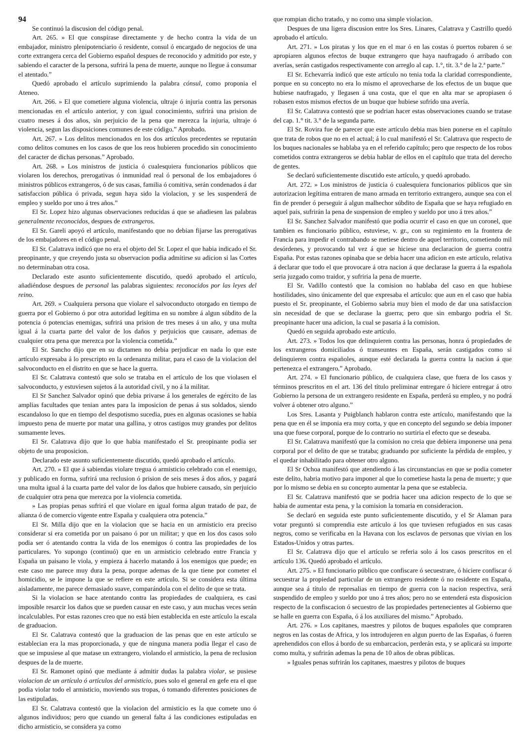94
Se continuó la discusion del código penal.
Art. 265. » El que conspirase directamente y de hecho contra la vida de un embajador, ministro plenipotenciario ó residente, consul ó encargado de negocios de una corte extrangera cerca del Gobierno español despues de reconocido y admitido por este, y sabiendo el caracter de la persona, sufrirá la pena de muerte, aunque no llegue á consumar el atentado.”
Quedó aprobado el artículo suprimiendo la palabra cónsul, como proponia el Ateneo.
Art. 266. » El que cometiere alguna violencia, ultraje ó injuria contra las personas mencionadas en el artículo anterior, y con igual conocimiento, sufrirá una prision de cuatro meses á dos años, sin perjuicio de la pena que merezca la injuria, ultraje ó violencia, segun las disposiciones comunes de este código.” Aprobado.
Art. 267. » Los delitos mencionados en los dos artículos precedentes se reputarán como delitos comunes en los casos de que los reos hubieren procedido sin conocimiento del caracter de dichas personas.” Aprobado.
Art. 268. » Los ministros de justicia ó cualesquiera funcionarios públicos que violaren los derechos, prerogativas ó inmunidad real ó personal de los embajadores ó ministros públicos extrangeros, ó de sus casas, familia ó comitiva, serán condenados á dar satisfaccion pública ó privada, segun haya sido la violacion, y se les suspenderá de empleo y sueldo por uno á tres años.”
El Sr. Lopez hizo algunas observaciones reducidas á que se añadiesen las palabras generalmente reconocidos, despues de extrangeros.
El Sr. Gareli apoyó el artículo, manifestando que no debian fijarse las prerogativas de los embajadores en el código penal.
El Sr. Calatrava indicó que no era el objeto del Sr. Lopez el que habia indicado el Sr. preopinante, y que creyendo justa su observacion podia admitirse su adicion si las Cortes no determinaban otra cosa.
Declarado este asunto suficientemente discutido, quedó aprobado el artículo, añadiéndose despues de personal las palabras siguientes: reconocidos por las leyes del reino.
Art. 269. » Cualquiera persona que violare el salvoconducto otorgado en tiempo de guerra por el Gobierno ó por otra autoridad legítima en su nombre á algun súbdito de la potencia ó potencias enemigas, sufrirá una prision de tres meses á un año, y una multa igual á la cuarta parte del valor de los daños y perjuicios que causare, ademas de cualquier otra pena que merezca por la violencia cometida.”
El Sr. Sancho dijo que en su dictamen no debia perjudicar en nada lo que este artículo expresaba á lo prescripto en la ordenanza militar, para el caso de la violacion del salvoconducto en el distrito en que se hace la guerra.
El Sr. Calatrava contestó que solo se trataba en el artículo de los que violasen el salvoconducto, y estuviesen sujetos á la autoridad civil, y no á la militar.
El Sr Sanchez Salvador opinó que debia privarse á los generales de egército de las amplias facultades que tenian antes para la imposicion de penas á sus soldados, siendo escandaloso lo que en tiempo del despotismo sucedia, pues en algunas ocasiones se habia impuesto pena de muerte por matar una gallina, y otros castigos muy grandes por delitos sumamente leves.
El Sr. Calatrava dijo que lo que habia manifestado el Sr. preopinante podia ser objeto de una proposicion.
Declarado este asunto suficientemente discutido, quedó aprobado el artículo.
Art. 270. » El que á sabiendas violare tregua ó armisticio celebrado con el enemigo, y publicado en forma, sufrirá una reclusion ó prision de seis meses á dos años, y pagará una multa igual á la cuarta parte del valor de los daños que hubiere causado, sin perjuicio de cualquier otra pena que merezca por la violencia cometida.
» Las propias penas sufrirá el que violare en igual forma algun tratado de paz, de alianza ó de comercio vigente entre España y cualquiera otra potencia.”
El Sr. Milla dijo que en la violacion que se hacia en un armisticio era preciso considerar si era cometida por un paisano ó por un militar; y que en los dos casos solo podia ser ó atentando contra la vida de los enemigos ó contra las propiedades de los particulares. Yo supongo (continuó) que en un armisticio celebrado entre Francia y España un paisano le viola, y empieza á hacerlo matando á los enemigos que puede; en este caso me parece muy dura la pena, porque ademas de la que tiene por cometer el homicidio, se le impone la que se refiere en este artículo. Si se considera esta última aisladamente, me parece demasiado suave, comparándola con el delito de que se trata.
Si la violacion se hace atentando contra las propiedades de cualquiera, es casi imposible resarcir los daños que se pueden causar en este caso, y aun muchas veces serán incalculables. Por estas razones creo que no está bien establecida en este artículo la escala de graduacion.
El Sr. Calatrava contestó que la graduacion de las penas que en este artículo se establecian era la mas proporcionada, y que de ninguna manera podia llegar el caso de que se impusiese al que matase un extrangero, violando el armisticio, la pena de reclusion despues de la de muerte.
El Sr. Ramonet opinó que mediante á admitir dudas la palabra violar, se pusiese violacion de un artículo ó artículos del armisticio, pues solo el general en gefe era el que podia violar todo el armisticio, moviendo sus tropas, ó tomando diferentes posiciones de las estipuladas.
El Sr. Calatrava contestó que la violacion del armisticio es la que comete uno ó algunos individuos; pero que cuando un general falta á las condiciones estipuladas en dicho armisticio, se considera ya como
que rompian dicho tratado, y no como una simple violacion.
Despues de una ligera discusion entre los Sres. Linares, Calatrava y Castrillo quedó aprobado el artículo.
Art. 271. » Los piratas y los que en el mar ó en las costas ó puertos robaren ó se apropiaren algunos efectos de buque extrangero que haya naufragado ó arribado con averías, serán castigados respectivamente con arreglo al cap. 1.°, tit. 3.° de la 2.ª parte.”
El Sr. Echevarría indicó que este artículo no tenia toda la claridad correspondiente, porque en su concepto no era lo mismo el aprovecharse de los efectos de un buque que hubiese naufragado, y llegasen á una costa, que el que en alta mar se apropiasen ó robasen estos mismos efectos de un buque que hubiese sufrido una avería.
El Sr. Calatrava contestó que se podrian hacer estas observaciones cuando se tratase del cap. 1.° tit. 3.° de la segunda parte.
El Sr. Rovira fue de parecer que este artículo debia mas bien ponerse en el capítulo que trata de robos que no en el actual; á lo cual manifestó el Sr. Calatrava que respecto de los buques nacionales se hablaba ya en el referido capítulo; pero que respecto de los robos cometidos contra extrangeros se debia hablar de ellos en el capítulo que trata del derecho de gentes.
Se declaró suficientemente discutido este artículo, y quedó aprobado.
Art. 272. » Los ministros de justicia ó cualesquiera funcionarios públicos que sin autorizacion legítima entraren de mano armada en territorio extrangero, aunque sea con el fin de prender ó perseguir á algun malhechor súbdito de España que se haya refugiado en aquel pais, sufrirán la pena de suspension de empleo y sueldo por uno á tres años.”
El Sr. Sanchez Salvador manifestó que podia ocurrir el caso en que un coronel, que tambien es funcionario público, estuviese, v. gr., con su regimiento en la frontera de Francia para impedir el contrabando se metiese dentro de aquel territorio, cometiendo mil desórdenes, y provocando tal vez á que se hiciese una declaracion de guerra contra España. Por estas razones opinaba que se debia hacer una adicion en este artículo, relativa á declarar que todo el que provocare á otra nacion á que declarase la guerra á la española seria juzgado como traidor, y sufriria la pena de muerte.
El Sr. Vadillo contestó que la comision no hablaba del caso en que hubiese hostilidades, sino únicamente del que expresaba el artículo: que aun en el caso que habia puesto el Sr. preopinante, el Gobierno sabria muy bien el modo de dar una satisfaccion sin necesidad de que se declarase la guerra; pero que sin embargo podria el Sr. preopinante hacer una adicion, la cual se pasaria á la comision.
Quedó en seguida aprobado este artículo.
Art. 273. » Todos los que delinquieren contra las personas, honra ó propiedades de los extrangeros domiciliados ó transeuntes en España, serán castigados como si delinquieren contra españoles, aunque esté declarada la guerra contra la nacion á que pertenezca el extrangero.” Aprobado.
Art. 274. » El funcionario público, de cualquiera clase, que fuera de los casos y términos prescritos en el art. 136 del título preliminar entregare ó hiciere entregar á otro Gobierno la persona de un extrangero residente en España, perderá su empleo, y no podrá volver á obtener otro alguno.”
Los Sres. Lasanta y Puigblanch hablaron contra este artículo, manifestando que la pena que en él se imponia era muy corta, y que en concepto del segundo se debia imponer una que fuese corporal, porque de lo contrario no surtiria el efecto que se deseaba.
El Sr. Calatrava manifestó que la comision no creia que debiera imponerse una pena corporal por el delito de que se trataba; graduando por suficiente la pérdida de empleo, y el quedar inhabilitado para obtener otro alguno.
El Sr Ochoa manifestó que atendiendo á las circunstancias en que se podia cometer este delito, habria motivo para imponer al que lo cometiese hasta la pena de muerte; y que por lo mismo se debia en su concepto aumentar la pena que se establecia.
El Sr. Calatrava manifestó que se podria hacer una adicion respecto de lo que se habia de aumentar esta pena, y la comision la tomaria en consideracion.
Se declaró en seguida este punto suficientemente discutido, y el Sr Alaman para votar preguntó si comprendia este artículo á los que tuviesen refugiados en sus casas negros, como se verificaba en la Havana con los esclavos de personas que vivian en los Estados-Unidos y otras partes.
El Sr. Calatrava dijo que el artículo se referia solo á los casos prescritos en el artículo 136. Quedó aprobado el artículo.
Art. 275. » El funcionario público que confiscare ó secuestrare, ó hiciere confiscar ó secuestrar la propiedad particular de un extrangero residente ó no residente en España, aunque sea á título de represalias en tiempo de guerra con la nacion respectiva, será suspendido de empleo y sueldo por uno á tres años; pero no se entenderá esta disposicion respecto de la confiscacion ó secuestro de las propiedades pertenecientes al Gobierno que se halle en guerra con España, ó á los auxiliares del mismo.” Aprobado.
Art. 276. » Los capitanes, maestres y pilotos de buques españoles que compraren negros en las costas de Africa, y los introdujeren en algun puerto de las Españas, ó fueren aprehendidos con ellos á bordo de su embarcacion, perderán esta, y se aplicará su importe como multa, y sufrirán ademas la pena de 10 años de obras públicas.
» Iguales penas sufrirán los capitanes, maestres y pilotos de buques